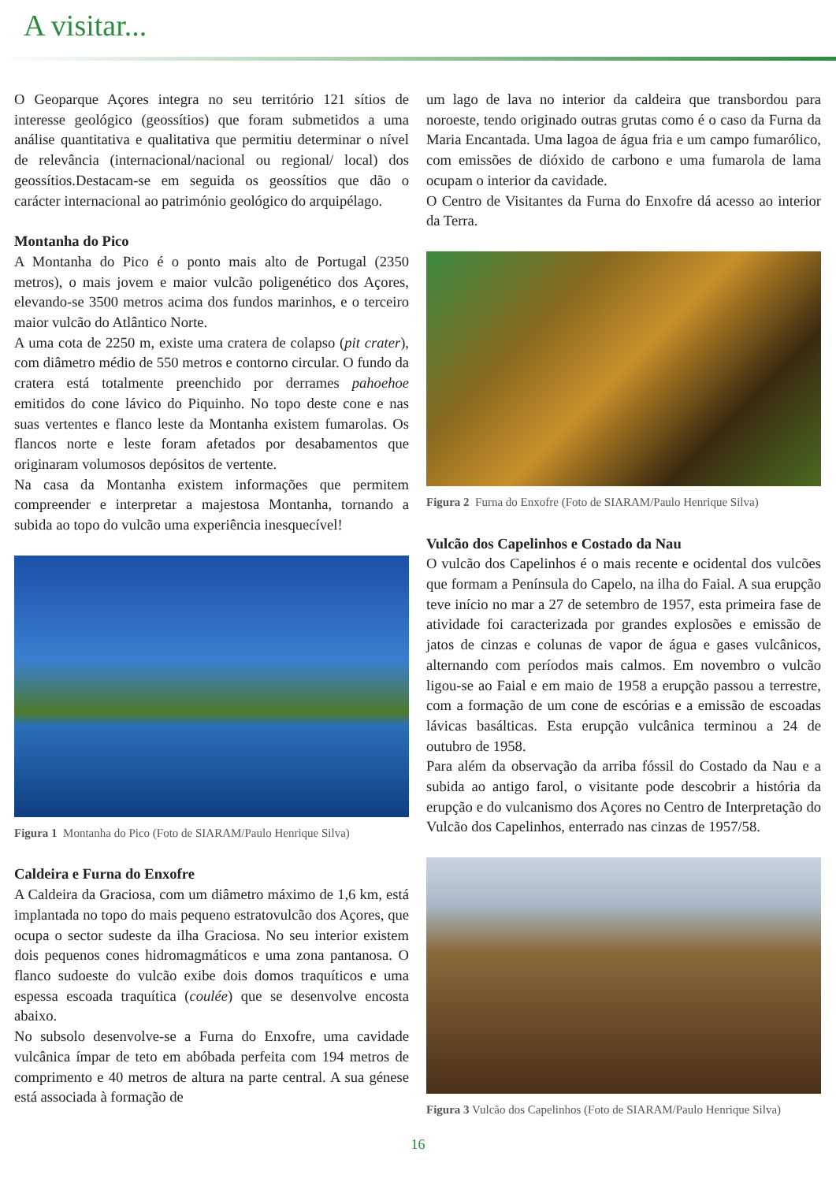A visitar...
O Geoparque Açores integra no seu território 121 sítios de interesse geológico (geossítios) que foram submetidos a uma análise quantitativa e qualitativa que permitiu determinar o nível de relevância (internacional/nacional ou regional/ local) dos geossítios.Destacam-se em seguida os geossítios que dão o carácter internacional ao património geológico do arquipélago.
Montanha do Pico
A Montanha do Pico é o ponto mais alto de Portugal (2350 metros), o mais jovem e maior vulcão poligenético dos Açores, elevando-se 3500 metros acima dos fundos marinhos, e o terceiro maior vulcão do Atlântico Norte.
A uma cota de 2250 m, existe uma cratera de colapso (pit crater), com diâmetro médio de 550 metros e contorno circular. O fundo da cratera está totalmente preenchido por derrames pahoehoe emitidos do cone lávico do Piquinho. No topo deste cone e nas suas vertentes e flanco leste da Montanha existem fumarolas. Os flancos norte e leste foram afetados por desabamentos que originaram volumosos depósitos de vertente.
Na casa da Montanha existem informações que permitem compreender e interpretar a majestosa Montanha, tornando a subida ao topo do vulcão uma experiência inesquecível!
Figura 1 Montanha do Pico (Foto de SIARAM/Paulo Henrique Silva)
Caldeira e Furna do Enxofre
A Caldeira da Graciosa, com um diâmetro máximo de 1,6 km, está implantada no topo do mais pequeno estratovulcão dos Açores, que ocupa o sector sudeste da ilha Graciosa. No seu interior existem dois pequenos cones hidromagmáticos e uma zona pantanosa. O flanco sudoeste do vulcão exibe dois domos traquíticos e uma espessa escoada traquítica (coulée) que se desenvolve encosta abaixo.
No subsolo desenvolve-se a Furna do Enxofre, uma cavidade vulcânica ímpar de teto em abóbada perfeita com 194 metros de comprimento e 40 metros de altura na parte central. A sua génese está associada à formação de
um lago de lava no interior da caldeira que transbordou para noroeste, tendo originado outras grutas como é o caso da Furna da Maria Encantada. Uma lagoa de água fria e um campo fumarólico, com emissões de dióxido de carbono e uma fumarola de lama ocupam o interior da cavidade.
O Centro de Visitantes da Furna do Enxofre dá acesso ao interior da Terra.
Figura 2 Furna do Enxofre (Foto de SIARAM/Paulo Henrique Silva)
Vulcão dos Capelinhos e Costado da Nau
O vulcão dos Capelinhos é o mais recente e ocidental dos vulcões que formam a Península do Capelo, na ilha do Faial. A sua erupção teve início no mar a 27 de setembro de 1957, esta primeira fase de atividade foi caracterizada por grandes explosões e emissão de jatos de cinzas e colunas de vapor de água e gases vulcânicos, alternando com períodos mais calmos. Em novembro o vulcão ligou-se ao Faial e em maio de 1958 a erupção passou a terrestre, com a formação de um cone de escórias e a emissão de escoadas lávicas basálticas. Esta erupção vulcânica terminou a 24 de outubro de 1958.
Para além da observação da arriba fóssil do Costado da Nau e a subida ao antigo farol, o visitante pode descobrir a história da erupção e do vulcanismo dos Açores no Centro de Interpretação do Vulcão dos Capelinhos, enterrado nas cinzas de 1957/58.
Figura 3 Vulcão dos Capelinhos (Foto de SIARAM/Paulo Henrique Silva)
16